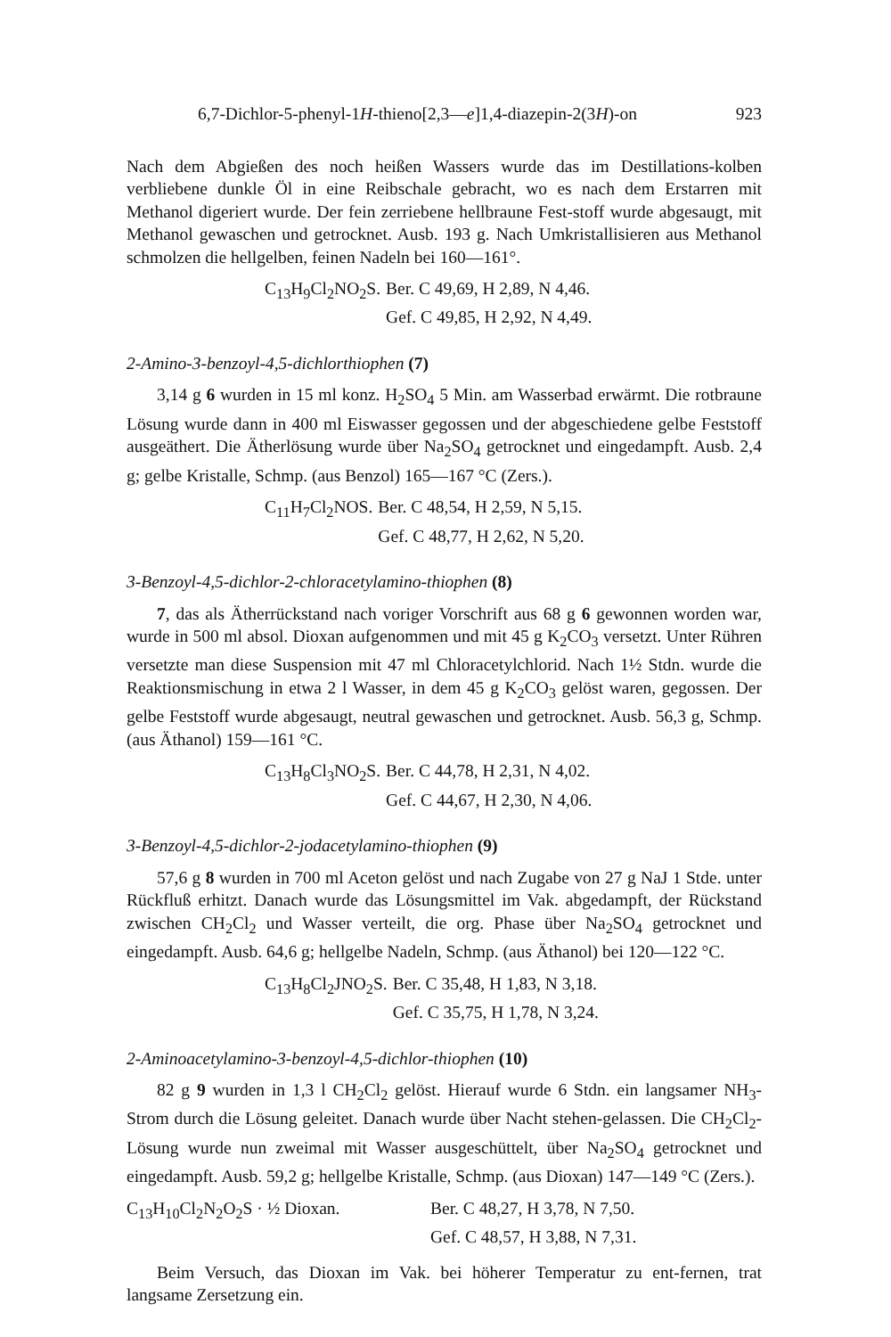6,7-Dichlor-5-phenyl-1H-thieno[2,3—e]1,4-diazepin-2(3H)-on 923
Nach dem Abgießen des noch heißen Wassers wurde das im Destillations-kolben verbliebene dunkle Öl in eine Reibschale gebracht, wo es nach dem Erstarren mit Methanol digeriert wurde. Der fein zerriebene hellbraune Fest-stoff wurde abgesaugt, mit Methanol gewaschen und getrocknet. Ausb. 193 g. Nach Umkristallisieren aus Methanol schmolzen die hellgelben, feinen Nadeln bei 160—161°.
| C<sub>13</sub>H<sub>9</sub>Cl<sub>2</sub>NO<sub>2</sub>S. | Ber. C 49,69, H 2,89, N 4,46. |
| | Gef. C 49,85, H 2,92, N 4,49. |
2-Amino-3-benzoyl-4,5-dichlorthiophen (7)
3,14 g 6 wurden in 15 ml konz. H<sub>2</sub>SO<sub>4</sub> 5 Min. am Wasserbad erwärmt. Die rotbraune Lösung wurde dann in 400 ml Eiswasser gegossen und der abgeschiedene gelbe Feststoff ausgeäthert. Die Ätherlösung wurde über Na<sub>2</sub>SO<sub>4</sub> getrocknet und eingedampft. Ausb. 2,4 g; gelbe Kristalle, Schmp. (aus Benzol) 165—167 °C (Zers.).
| C<sub>11</sub>H<sub>7</sub>Cl<sub>2</sub>NOS. | Ber. C 48,54, H 2,59, N 5,15. |
| | Gef. C 48,77, H 2,62, N 5,20. |
3-Benzoyl-4,5-dichlor-2-chloracetylamino-thiophen (8)
7, das als Ätherrückstand nach voriger Vorschrift aus 68 g 6 gewonnen worden war, wurde in 500 ml absol. Dioxan aufgenommen und mit 45 g K<sub>2</sub>CO<sub>3</sub> versetzt. Unter Rühren versetzte man diese Suspension mit 47 ml Chloracetylchlorid. Nach 1½ Stdn. wurde die Reaktionsmischung in etwa 2 l Wasser, in dem 45 g K<sub>2</sub>CO<sub>3</sub> gelöst waren, gegossen. Der gelbe Feststoff wurde abgesaugt, neutral gewaschen und getrocknet. Ausb. 56,3 g, Schmp. (aus Äthanol) 159—161 °C.
| C<sub>13</sub>H<sub>8</sub>Cl<sub>3</sub>NO<sub>2</sub>S. | Ber. C 44,78, H 2,31, N 4,02. |
| | Gef. C 44,67, H 2,30, N 4,06. |
3-Benzoyl-4,5-dichlor-2-jodacetylamino-thiophen (9)
57,6 g 8 wurden in 700 ml Aceton gelöst und nach Zugabe von 27 g NaJ 1 Stde. unter Rückfluß erhitzt. Danach wurde das Lösungsmittel im Vak. abgedampft, der Rückstand zwischen CH<sub>2</sub>Cl<sub>2</sub> und Wasser verteilt, die org. Phase über Na<sub>2</sub>SO<sub>4</sub> getrocknet und eingedampft. Ausb. 64,6 g; hellgelbe Nadeln, Schmp. (aus Äthanol) bei 120—122 °C.
| C<sub>13</sub>H<sub>8</sub>Cl<sub>2</sub>JNO<sub>2</sub>S. | Ber. C 35,48, H 1,83, N 3,18. |
| | Gef. C 35,75, H 1,78, N 3,24. |
2-Aminoacetylamino-3-benzoyl-4,5-dichlor-thiophen (10)
82 g 9 wurden in 1,3 l CH<sub>2</sub>Cl<sub>2</sub> gelöst. Hierauf wurde 6 Stdn. ein langsamer NH<sub>3</sub>-Strom durch die Lösung geleitet. Danach wurde über Nacht stehen-gelassen. Die CH<sub>2</sub>Cl<sub>2</sub>-Lösung wurde nun zweimal mit Wasser ausgeschüttelt, über Na<sub>2</sub>SO<sub>4</sub> getrocknet und eingedampft. Ausb. 59,2 g; hellgelbe Kristalle, Schmp. (aus Dioxan) 147—149 °C (Zers.).
| C<sub>13</sub>H<sub>10</sub>Cl<sub>2</sub>N<sub>2</sub>O<sub>2</sub>S · ½ Dioxan. | Ber. C 48,27, H 3,78, N 7,50. |
| | Gef. C 48,57, H 3,88, N 7,31. |
Beim Versuch, das Dioxan im Vak. bei höherer Temperatur zu ent-fernen, trat langsame Zersetzung ein.